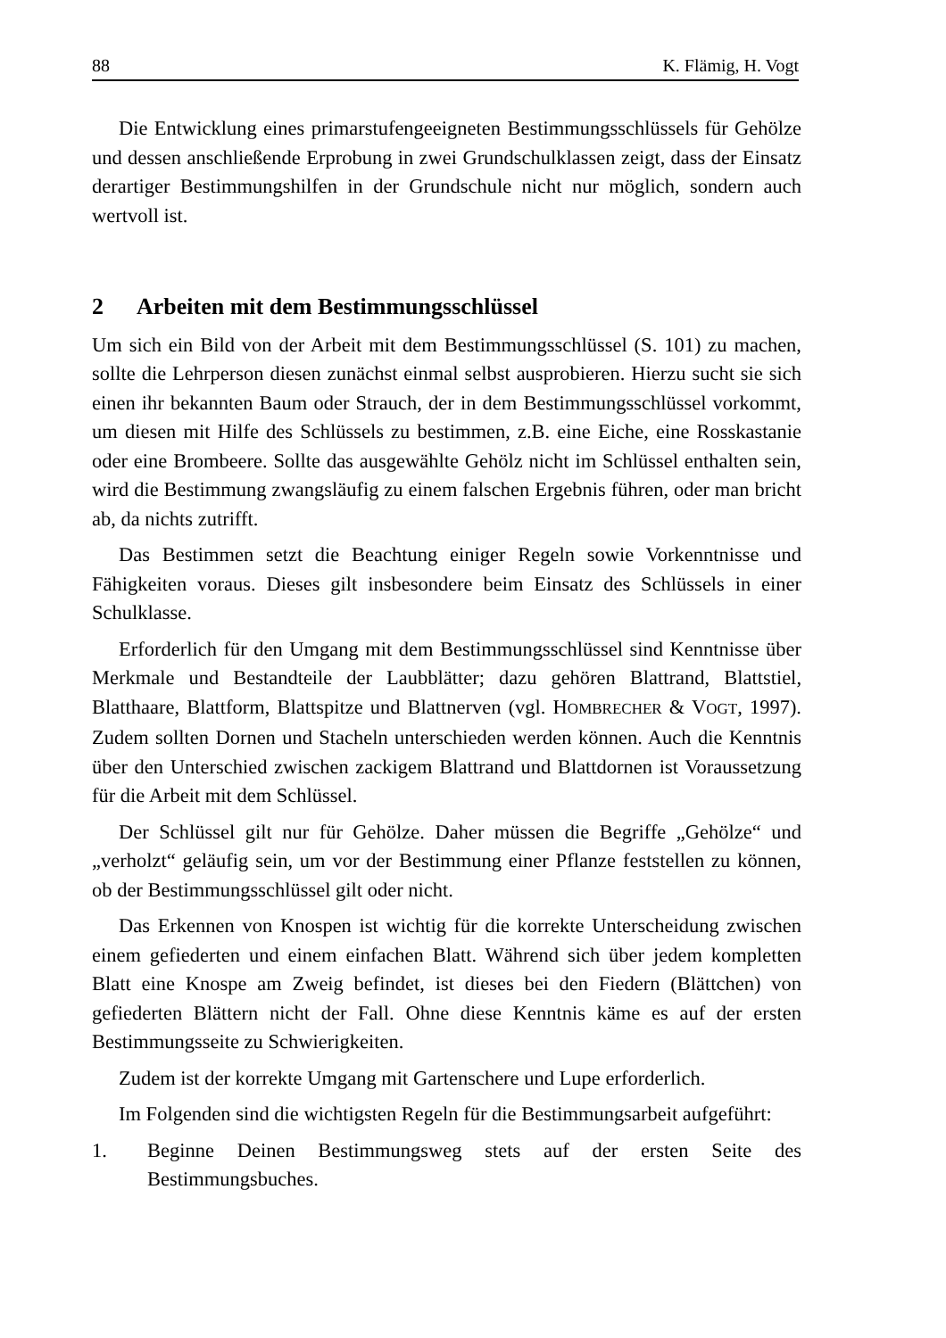88 K. Flämig, H. Vogt
Die Entwicklung eines primarstufengeeigneten Bestimmungsschlüssels für Gehölze und dessen anschließende Erprobung in zwei Grundschulklassen zeigt, dass der Einsatz derartiger Bestimmungshilfen in der Grundschule nicht nur möglich, sondern auch wertvoll ist.
2 Arbeiten mit dem Bestimmungsschlüssel
Um sich ein Bild von der Arbeit mit dem Bestimmungsschlüssel (S. 101) zu machen, sollte die Lehrperson diesen zunächst einmal selbst ausprobieren. Hierzu sucht sie sich einen ihr bekannten Baum oder Strauch, der in dem Bestimmungsschlüssel vorkommt, um diesen mit Hilfe des Schlüssels zu bestimmen, z.B. eine Eiche, eine Rosskastanie oder eine Brombeere. Sollte das ausgewählte Gehölz nicht im Schlüssel enthalten sein, wird die Bestimmung zwangsläufig zu einem falschen Ergebnis führen, oder man bricht ab, da nichts zutrifft.
Das Bestimmen setzt die Beachtung einiger Regeln sowie Vorkenntnisse und Fähigkeiten voraus. Dieses gilt insbesondere beim Einsatz des Schlüssels in einer Schulklasse.
Erforderlich für den Umgang mit dem Bestimmungsschlüssel sind Kenntnisse über Merkmale und Bestandteile der Laubblätter; dazu gehören Blattrand, Blattstiel, Blatthaare, Blattform, Blattspitze und Blattnerven (vgl. HOMBRECHER & VOGT, 1997). Zudem sollten Dornen und Stacheln unterschieden werden können. Auch die Kenntnis über den Unterschied zwischen zackigem Blattrand und Blattdornen ist Voraussetzung für die Arbeit mit dem Schlüssel.
Der Schlüssel gilt nur für Gehölze. Daher müssen die Begriffe „Gehölze“ und „verholzt“ geläufig sein, um vor der Bestimmung einer Pflanze feststellen zu können, ob der Bestimmungsschlüssel gilt oder nicht.
Das Erkennen von Knospen ist wichtig für die korrekte Unterscheidung zwischen einem gefiederten und einem einfachen Blatt. Während sich über jedem kompletten Blatt eine Knospe am Zweig befindet, ist dieses bei den Fiedern (Blättchen) von gefiederten Blättern nicht der Fall. Ohne diese Kenntnis käme es auf der ersten Bestimmungsseite zu Schwierigkeiten.
Zudem ist der korrekte Umgang mit Gartenschere und Lupe erforderlich.
Im Folgenden sind die wichtigsten Regeln für die Bestimmungsarbeit aufgeführt:
1. Beginne Deinen Bestimmungsweg stets auf der ersten Seite des Bestimmungsbuches.